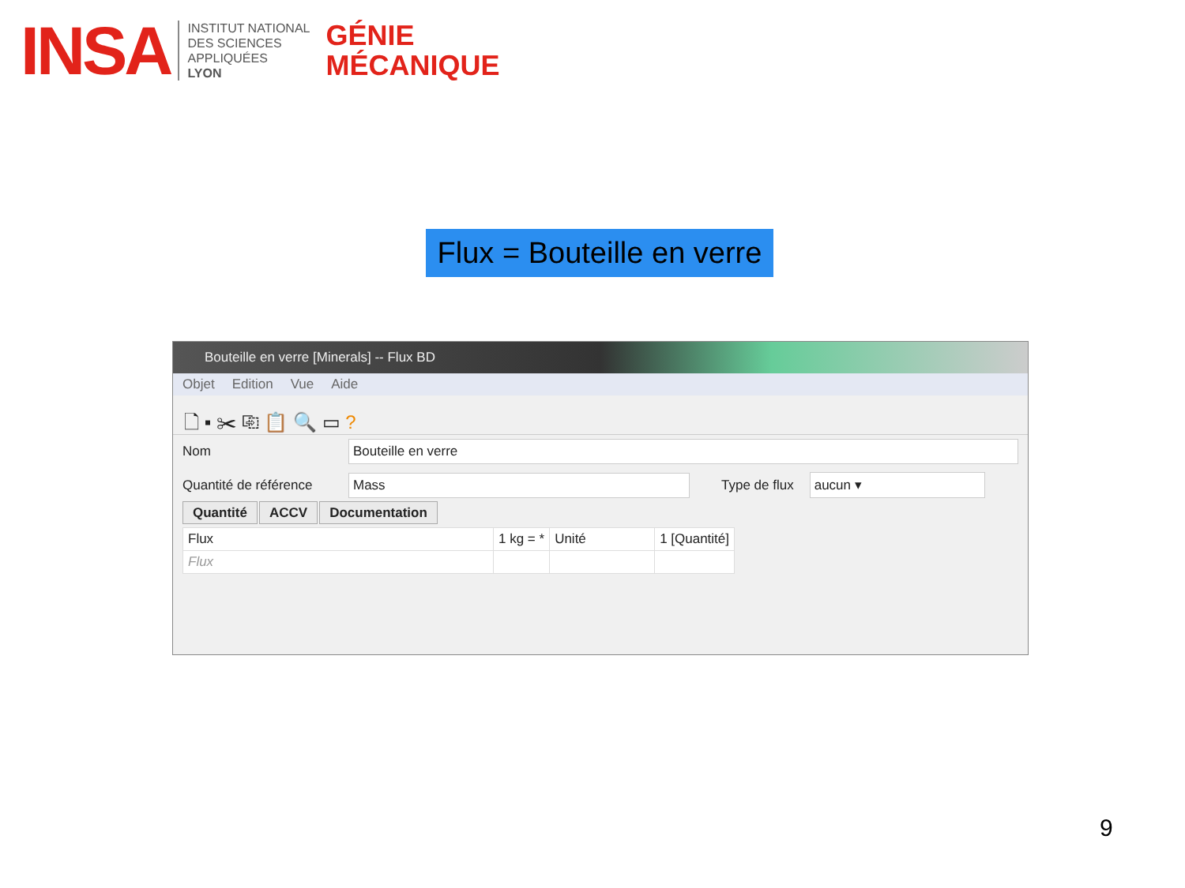INSA
INSTITUT NATIONAL
DES SCIENCES
APPLIQUÉES
LYON
GÉNIE
MÉCANIQUE
Flux = Bouteille en verre
Bouteille en verre [Minerals] -- Flux BD
Objet Edition Vue Aide
🗋 ▪ ✂ ⎘ 📋 🔍 ▭ ?
Nom Bouteille en verre
Quantité de référence Mass Type de flux aucun ▾
Quantité ACCV Documentation
| Flux | 1 kg = * | Unité | 1 [Quantité] |
| --- | --- | --- | --- |
| Flux | | | |
9